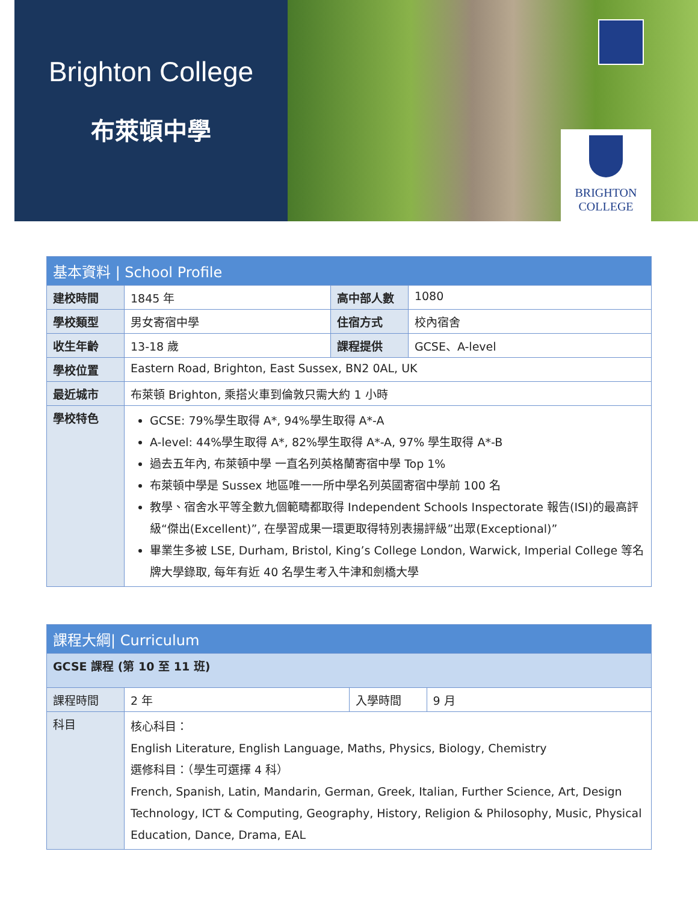Brighton College
布萊頓中學
BRIGHTON
COLLEGE
| 基本資料 / School Profile | | | |
| --- | --- | --- | --- |
| 建校時間 | 1845 年 | 高中部人數 | 1080 |
| 學校類型 | 男女寄宿中學 | 住宿方式 | 校內宿舍 |
| 收生年齡 | 13-18 歲 | 課程提供 | GCSE、A-level |
| 學校位置 | Eastern Road, Brighton, East Sussex, BN2 0AL, UK | | |
| 最近城市 | 布萊頓 Brighton, 乘搭火車到倫敦只需大約 1 小時 | | |
| 學校特色 | GCSE: 79%學生取得 A*, 94%學生取得 A*-A A-level: 44%學生取得 A*, 82%學生取得 A*-A, 97% 學生取得 A*-B 過去五年內, 布萊頓中學 一直名列英格蘭寄宿中學 Top 1% 布萊頓中學是 Sussex 地區唯一一所中學名列英國寄宿中學前 100 名 教學、宿舍水平等全數九個範疇都取得 Independent Schools Inspectorate 報告(ISI)的最高評級“傑出(Excellent)”, 在學習成果一環更取得特別表揚評級”出眾(Exceptional)” 畢業生多被 LSE, Durham, Bristol, King’s College London, Warwick, Imperial College 等名牌大學錄取, 每年有近 40 名學生考入牛津和劍橋大學 | | |
| 課程大綱/ Curriculum | | | |
| --- | --- | --- | --- |
| GCSE 課程 (第 10 至 11 班) | | | |
| 課程時間 | 2 年 | 入學時間 | 9 月 |
| 科目 | 核心科目： English Literature, English Language, Maths, Physics, Biology, Chemistry 選修科目：（學生可選擇 4 科） French, Spanish, Latin, Mandarin, German, Greek, Italian, Further Science, Art, Design Technology, ICT & Computing, Geography, History, Religion & Philosophy, Music, Physical Education, Dance, Drama, EAL | | |